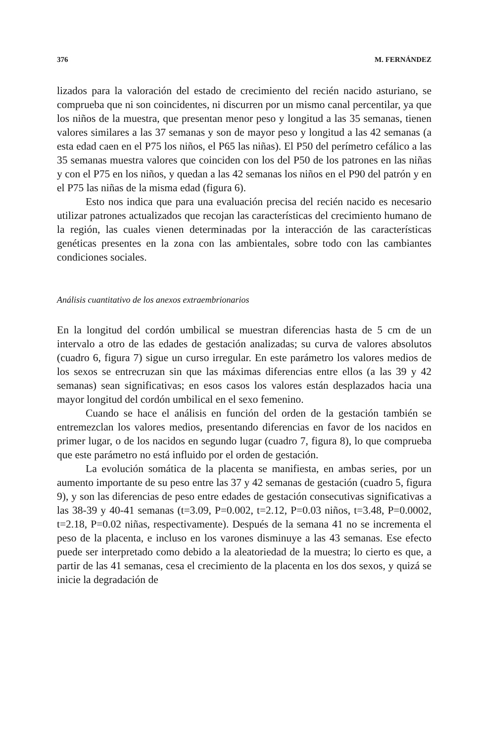376 M. FERNÁNDEZ
lizados para la valoración del estado de crecimiento del recién nacido asturiano, se comprueba que ni son coincidentes, ni discurren por un mismo canal percentilar, ya que los niños de la muestra, que presentan menor peso y longitud a las 35 semanas, tienen valores similares a las 37 semanas y son de mayor peso y longitud a las 42 semanas (a esta edad caen en el P75 los niños, el P65 las niñas). El P50 del perímetro cefálico a las 35 semanas muestra valores que coinciden con los del P50 de los patrones en las niñas y con el P75 en los niños, y quedan a las 42 semanas los niños en el P90 del patrón y en el P75 las niñas de la misma edad (figura 6).
Esto nos indica que para una evaluación precisa del recién nacido es necesario utilizar patrones actualizados que recojan las características del crecimiento humano de la región, las cuales vienen determinadas por la interacción de las características genéticas presentes en la zona con las ambientales, sobre todo con las cambiantes condiciones sociales.
Análisis cuantitativo de los anexos extraembrionarios
En la longitud del cordón umbilical se muestran diferencias hasta de 5 cm de un intervalo a otro de las edades de gestación analizadas; su curva de valores absolutos (cuadro 6, figura 7) sigue un curso irregular. En este parámetro los valores medios de los sexos se entrecruzan sin que las máximas diferencias entre ellos (a las 39 y 42 semanas) sean significativas; en esos casos los valores están desplazados hacia una mayor longitud del cordón umbilical en el sexo femenino.
Cuando se hace el análisis en función del orden de la gestación también se entremezclan los valores medios, presentando diferencias en favor de los nacidos en primer lugar, o de los nacidos en segundo lugar (cuadro 7, figura 8), lo que comprueba que este parámetro no está influido por el orden de gestación.
La evolución somática de la placenta se manifiesta, en ambas series, por un aumento importante de su peso entre las 37 y 42 semanas de gestación (cuadro 5, figura 9), y son las diferencias de peso entre edades de gestación consecutivas significativas a las 38-39 y 40-41 semanas (t=3.09, P=0.002, t=2.12, P=0.03 niños, t=3.48, P=0.0002, t=2.18, P=0.02 niñas, respectivamente). Después de la semana 41 no se incrementa el peso de la placenta, e incluso en los varones disminuye a las 43 semanas. Ese efecto puede ser interpretado como debido a la aleatoriedad de la muestra; lo cierto es que, a partir de las 41 semanas, cesa el crecimiento de la placenta en los dos sexos, y quizá se inicie la degradación de